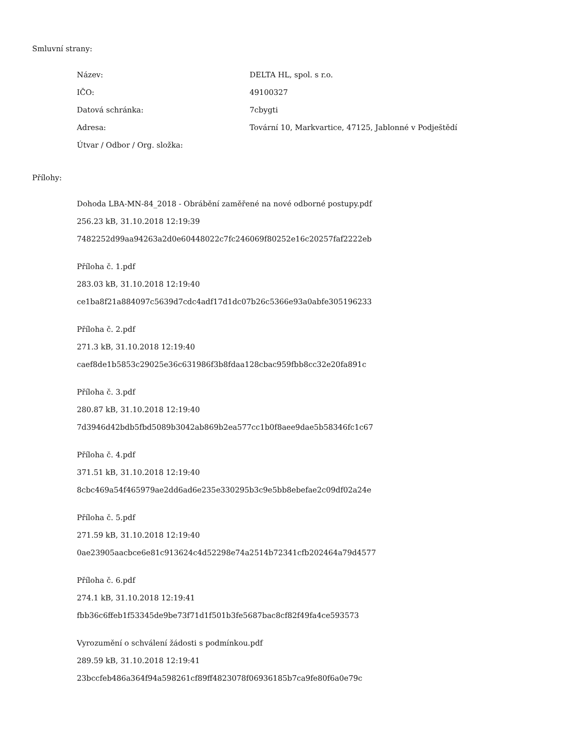Smluvní strany:
| Název: | DELTA HL, spol. s r.o. |
| IČO: | 49100327 |
| Datová schránka: | 7cbygti |
| Adresa: | Tovární 10, Markvartice, 47125, Jablonné v Podještědí |
| Útvar / Odbor / Org. složka: | |
Přílohy:
Dohoda LBA-MN-84_2018 - Obrábění zaměřené na nové odborné postupy.pdf
256.23 kB, 31.10.2018 12:19:39
7482252d99aa94263a2d0e60448022c7fc246069f80252e16c20257faf2222eb
Příloha č. 1.pdf
283.03 kB, 31.10.2018 12:19:40
ce1ba8f21a884097c5639d7cdc4adf17d1dc07b26c5366e93a0abfe305196233
Příloha č. 2.pdf
271.3 kB, 31.10.2018 12:19:40
caef8de1b5853c29025e36c631986f3b8fdaa128cbac959fbb8cc32e20fa891c
Příloha č. 3.pdf
280.87 kB, 31.10.2018 12:19:40
7d3946d42bdb5fbd5089b3042ab869b2ea577cc1b0f8aee9dae5b58346fc1c67
Příloha č. 4.pdf
371.51 kB, 31.10.2018 12:19:40
8cbc469a54f465979ae2dd6ad6e235e330295b3c9e5bb8ebefae2c09df02a24e
Příloha č. 5.pdf
271.59 kB, 31.10.2018 12:19:40
0ae23905aacbce6e81c913624c4d52298e74a2514b72341cfb202464a79d4577
Příloha č. 6.pdf
274.1 kB, 31.10.2018 12:19:41
fbb36c6ffeb1f53345de9be73f71d1f501b3fe5687bac8cf82f49fa4ce593573
Vyrozumění o schválení žádosti s podmínkou.pdf
289.59 kB, 31.10.2018 12:19:41
23bccfeb486a364f94a598261cf89ff4823078f06936185b7ca9fe80f6a0e79c